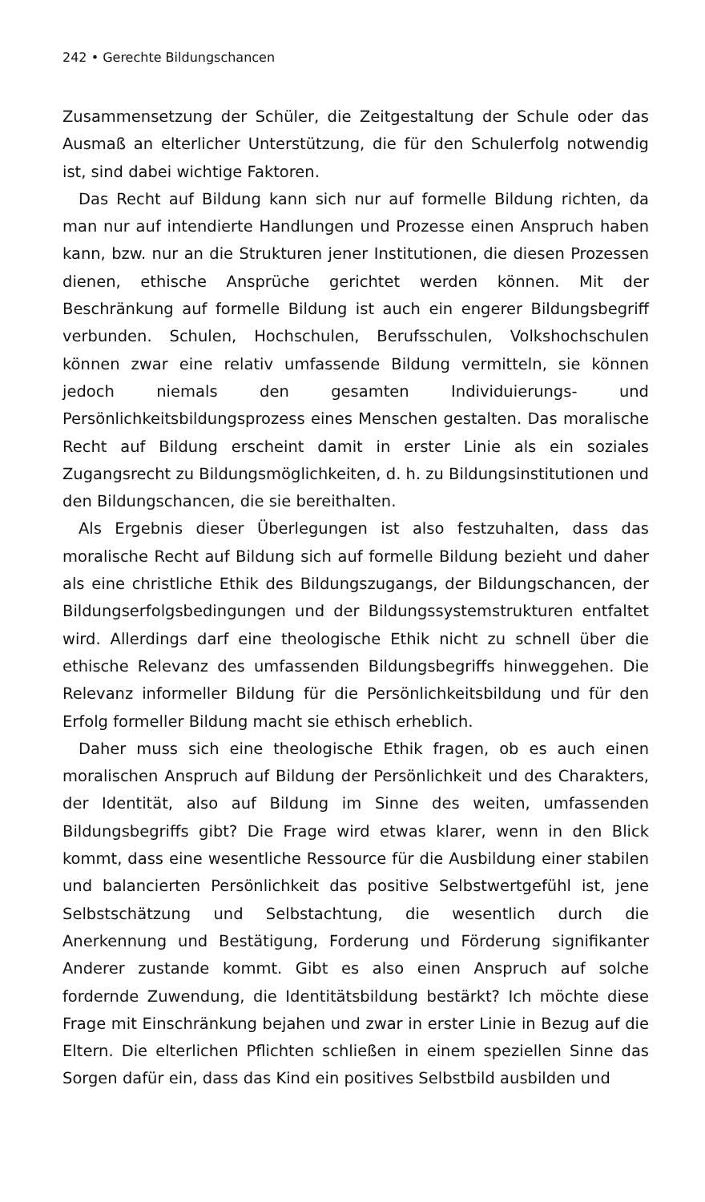242 • Gerechte Bildungschancen
Zusammensetzung der Schüler, die Zeitgestaltung der Schule oder das Ausmaß an elterlicher Unterstützung, die für den Schulerfolg notwendig ist, sind dabei wichtige Faktoren.
Das Recht auf Bildung kann sich nur auf formelle Bildung richten, da man nur auf intendierte Handlungen und Prozesse einen Anspruch haben kann, bzw. nur an die Strukturen jener Institutionen, die diesen Prozessen dienen, ethische Ansprüche gerichtet werden können. Mit der Beschränkung auf formelle Bildung ist auch ein engerer Bildungsbegriff verbunden. Schulen, Hochschulen, Berufsschulen, Volkshochschulen können zwar eine relativ umfassende Bildung vermitteln, sie können jedoch niemals den gesamten Individuierungs- und Persönlichkeitsbildungsprozess eines Menschen gestalten. Das moralische Recht auf Bildung erscheint damit in erster Linie als ein soziales Zugangsrecht zu Bildungsmöglichkeiten, d. h. zu Bildungsinstitutionen und den Bildungschancen, die sie bereithalten.
Als Ergebnis dieser Überlegungen ist also festzuhalten, dass das moralische Recht auf Bildung sich auf formelle Bildung bezieht und daher als eine christliche Ethik des Bildungszugangs, der Bildungschancen, der Bildungserfolgsbedingungen und der Bildungssystemstrukturen entfaltet wird. Allerdings darf eine theologische Ethik nicht zu schnell über die ethische Relevanz des umfassenden Bildungsbegriffs hinweggehen. Die Relevanz informeller Bildung für die Persönlichkeitsbildung und für den Erfolg formeller Bildung macht sie ethisch erheblich.
Daher muss sich eine theologische Ethik fragen, ob es auch einen moralischen Anspruch auf Bildung der Persönlichkeit und des Charakters, der Identität, also auf Bildung im Sinne des weiten, umfassenden Bildungsbegriffs gibt? Die Frage wird etwas klarer, wenn in den Blick kommt, dass eine wesentliche Ressource für die Ausbildung einer stabilen und balancierten Persönlichkeit das positive Selbstwertgefühl ist, jene Selbstschätzung und Selbstachtung, die wesentlich durch die Anerkennung und Bestätigung, Forderung und Förderung signifikanter Anderer zustande kommt. Gibt es also einen Anspruch auf solche fordernde Zuwendung, die Identitätsbildung bestärkt? Ich möchte diese Frage mit Einschränkung bejahen und zwar in erster Linie in Bezug auf die Eltern. Die elterlichen Pflichten schließen in einem speziellen Sinne das Sorgen dafür ein, dass das Kind ein positives Selbstbild ausbilden und